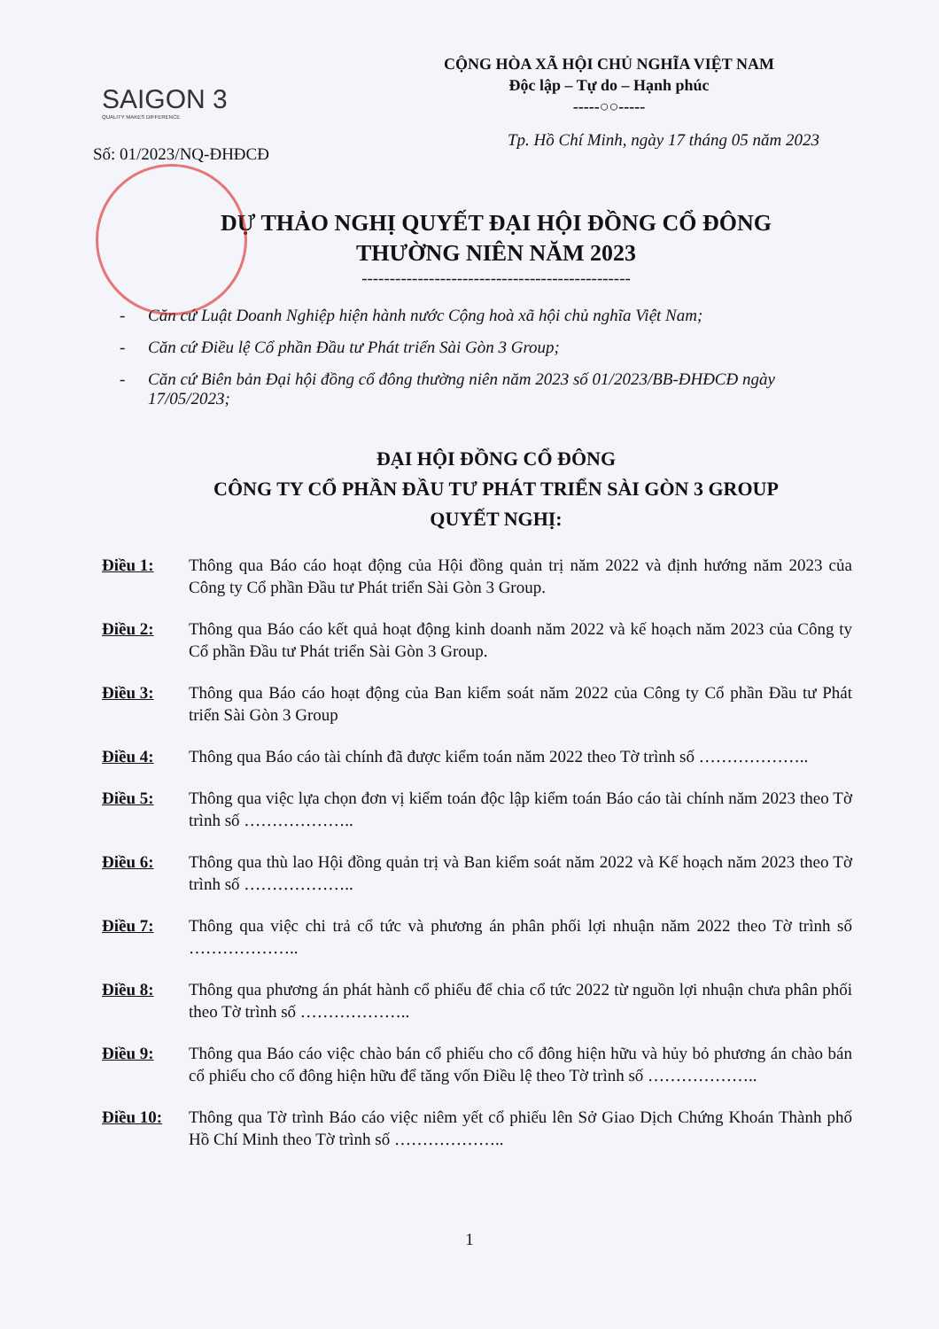SAIGON 3
QUALITY MAKES DIFFERENCE
CỘNG HÒA XÃ HỘI CHỦ NGHĨA VIỆT NAM
Độc lập – Tự do – Hạnh phúc
-----○○-----
Số: 01/2023/NQ-ĐHĐCĐ Tp. Hồ Chí Minh, ngày 17 tháng 05 năm 2023
DỰ THẢO NGHỊ QUYẾT ĐẠI HỘI ĐỒNG CỔ ĐÔNG
THƯỜNG NIÊN NĂM 2023
------------------------------------------------
- Căn cứ Luật Doanh Nghiệp hiện hành nước Cộng hoà xã hội chủ nghĩa Việt Nam;
- Căn cứ Điều lệ Cổ phần Đầu tư Phát triển Sài Gòn 3 Group;
- Căn cứ Biên bản Đại hội đồng cổ đông thường niên năm 2023 số 01/2023/BB-ĐHĐCĐ ngày 17/05/2023;
ĐẠI HỘI ĐỒNG CỔ ĐÔNG
CÔNG TY CỔ PHẦN ĐẦU TƯ PHÁT TRIỂN SÀI GÒN 3 GROUP
QUYẾT NGHỊ:
Điều 1: Thông qua Báo cáo hoạt động của Hội đồng quản trị năm 2022 và định hướng năm 2023 của Công ty Cổ phần Đầu tư Phát triển Sài Gòn 3 Group.
Điều 2: Thông qua Báo cáo kết quả hoạt động kinh doanh năm 2022 và kế hoạch năm 2023 của Công ty Cổ phần Đầu tư Phát triển Sài Gòn 3 Group.
Điều 3: Thông qua Báo cáo hoạt động của Ban kiểm soát năm 2022 của Công ty Cổ phần Đầu tư Phát triển Sài Gòn 3 Group
Điều 4: Thông qua Báo cáo tài chính đã được kiểm toán năm 2022 theo Tờ trình số ………………..
Điều 5: Thông qua việc lựa chọn đơn vị kiểm toán độc lập kiểm toán Báo cáo tài chính năm 2023 theo Tờ trình số ………………..
Điều 6: Thông qua thù lao Hội đồng quản trị và Ban kiểm soát năm 2022 và Kế hoạch năm 2023 theo Tờ trình số ………………..
Điều 7: Thông qua việc chi trả cổ tức và phương án phân phối lợi nhuận năm 2022 theo Tờ trình số ………………..
Điều 8: Thông qua phương án phát hành cổ phiếu để chia cổ tức 2022 từ nguồn lợi nhuận chưa phân phối theo Tờ trình số ………………..
Điều 9: Thông qua Báo cáo việc chào bán cổ phiếu cho cổ đông hiện hữu và hủy bỏ phương án chào bán cổ phiếu cho cổ đông hiện hữu để tăng vốn Điều lệ theo Tờ trình số ………………..
Điều 10: Thông qua Tờ trình Báo cáo việc niêm yết cổ phiếu lên Sở Giao Dịch Chứng Khoán Thành phố Hồ Chí Minh theo Tờ trình số ………………..
1